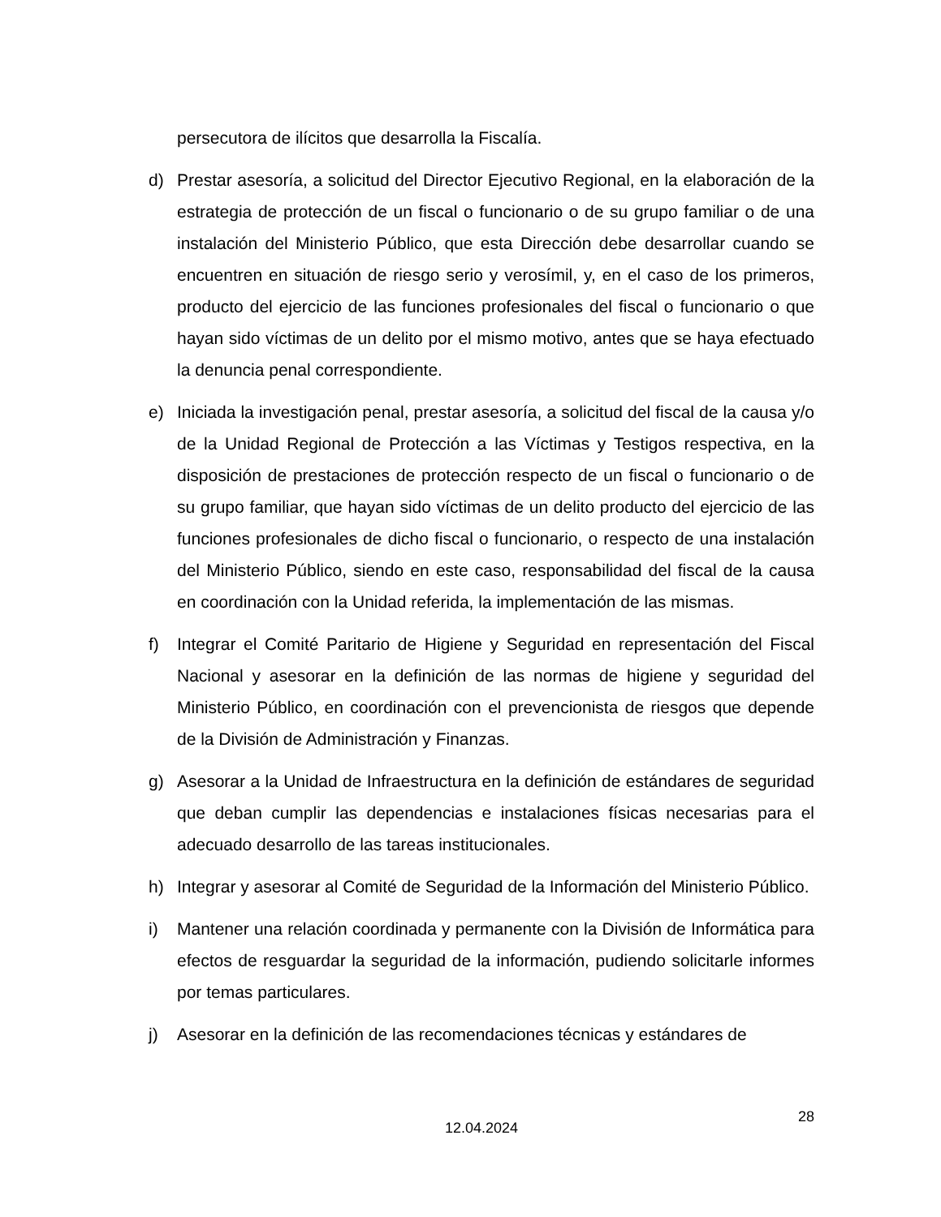persecutora de ilícitos que desarrolla la Fiscalía.
d) Prestar asesoría, a solicitud del Director Ejecutivo Regional, en la elaboración de la estrategia de protección de un fiscal o funcionario o de su grupo familiar o de una instalación del Ministerio Público, que esta Dirección debe desarrollar cuando se encuentren en situación de riesgo serio y verosímil, y, en el caso de los primeros, producto del ejercicio de las funciones profesionales del fiscal o funcionario o que hayan sido víctimas de un delito por el mismo motivo, antes que se haya efectuado la denuncia penal correspondiente.
e) Iniciada la investigación penal, prestar asesoría, a solicitud del fiscal de la causa y/o de la Unidad Regional de Protección a las Víctimas y Testigos respectiva, en la disposición de prestaciones de protección respecto de un fiscal o funcionario o de su grupo familiar, que hayan sido víctimas de un delito producto del ejercicio de las funciones profesionales de dicho fiscal o funcionario, o respecto de una instalación del Ministerio Público, siendo en este caso, responsabilidad del fiscal de la causa en coordinación con la Unidad referida, la implementación de las mismas.
f) Integrar el Comité Paritario de Higiene y Seguridad en representación del Fiscal Nacional y asesorar en la definición de las normas de higiene y seguridad del Ministerio Público, en coordinación con el prevencionista de riesgos que depende de la División de Administración y Finanzas.
g) Asesorar a la Unidad de Infraestructura en la definición de estándares de seguridad que deban cumplir las dependencias e instalaciones físicas necesarias para el adecuado desarrollo de las tareas institucionales.
h) Integrar y asesorar al Comité de Seguridad de la Información del Ministerio Público.
i) Mantener una relación coordinada y permanente con la División de Informática para efectos de resguardar la seguridad de la información, pudiendo solicitarle informes por temas particulares.
j) Asesorar en la definición de las recomendaciones técnicas y estándares de
28
12.04.2024